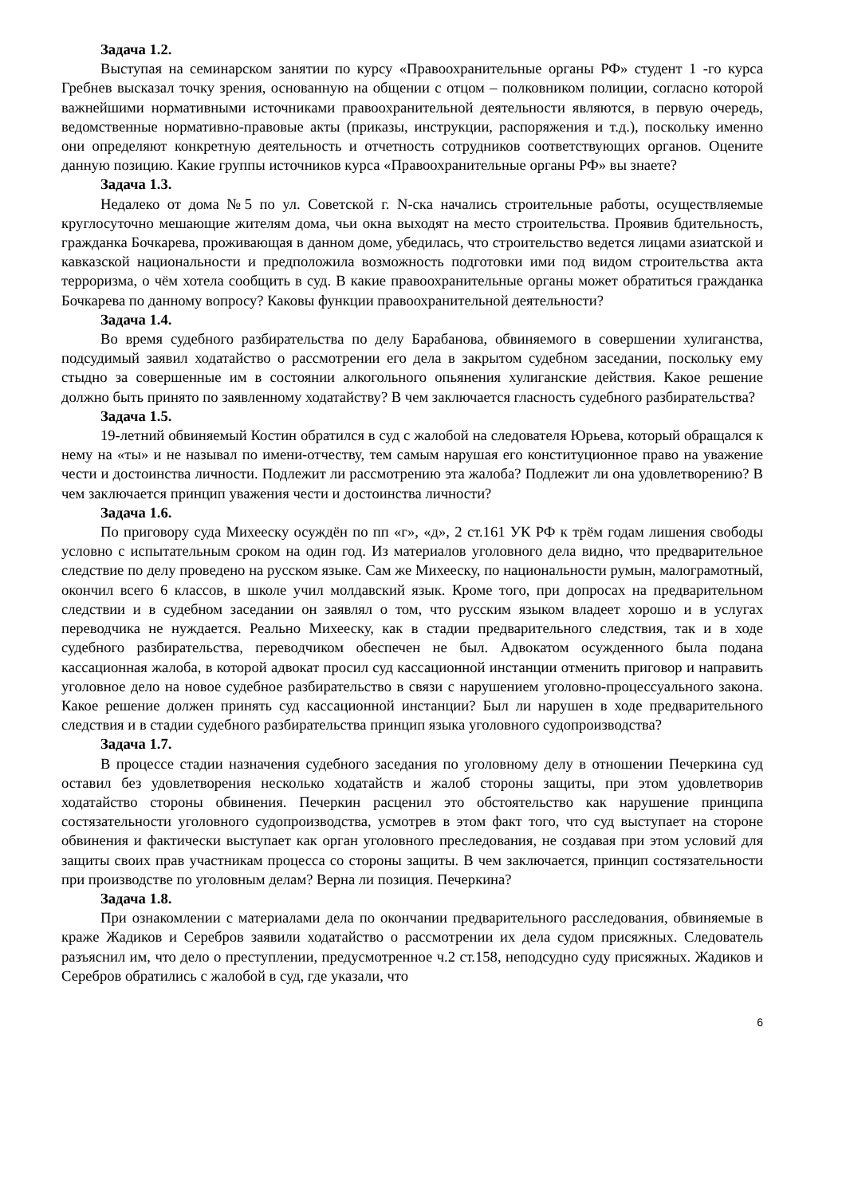Задача 1.2.
Выступая на семинарском занятии по курсу «Правоохранительные органы РФ» студент 1 -го курса Гребнев высказал точку зрения, основанную на общении с отцом – полковником полиции, согласно которой важнейшими нормативными источниками правоохранительной деятельности являются, в первую очередь, ведомственные нормативно-правовые акты (приказы, инструкции, распоряжения и т.д.), поскольку именно они определяют конкретную деятельность и отчетность сотрудников соответствующих органов. Оцените данную позицию. Какие группы источников курса «Правоохранительные органы РФ» вы знаете?
Задача 1.3.
Недалеко от дома №5 по ул. Советской г. N-ска начались строительные работы, осуществляемые круглосуточно мешающие жителям дома, чьи окна выходят на место строительства. Проявив бдительность, гражданка Бочкарева, проживающая в данном доме, убедилась, что строительство ведется лицами азиатской и кавказской национальности и предположила возможность подготовки ими под видом строительства акта терроризма, о чём хотела сообщить в суд. В какие правоохранительные органы может обратиться гражданка Бочкарева по данному вопросу? Каковы функции правоохранительной деятельности?
Задача 1.4.
Во время судебного разбирательства по делу Барабанова, обвиняемого в совершении хулиганства, подсудимый заявил ходатайство о рассмотрении его дела в закрытом судебном заседании, поскольку ему стыдно за совершенные им в состоянии алкогольного опьянения хулиганские действия. Какое решение должно быть принято по заявленному ходатайству? В чем заключается гласность судебного разбирательства?
Задача 1.5.
19-летний обвиняемый Костин обратился в суд с жалобой на следователя Юрьева, который обращался к нему на «ты» и не называл по имени-отчеству, тем самым нарушая его конституционное право на уважение чести и достоинства личности. Подлежит ли рассмотрению эта жалоба? Подлежит ли она удовлетворению? В чем заключается принцип уважения чести и достоинства личности?
Задача 1.6.
По приговору суда Михееску осуждён по пп «г», «д», 2 ст.161 УК РФ к трём годам лишения свободы условно с испытательным сроком на один год. Из материалов уголовного дела видно, что предварительное следствие по делу проведено на русском языке. Сам же Михееску, по национальности румын, малограмотный, окончил всего 6 классов, в школе учил молдавский язык. Кроме того, при допросах на предварительном следствии и в судебном заседании он заявлял о том, что русским языком владеет хорошо и в услугах переводчика не нуждается. Реально Михееску, как в стадии предварительного следствия, так и в ходе судебного разбирательства, переводчиком обеспечен не был. Адвокатом осужденного была подана кассационная жалоба, в которой адвокат просил суд кассационной инстанции отменить приговор и направить уголовное дело на новое судебное разбирательство в связи с нарушением уголовно-процессуального закона. Какое решение должен принять суд кассационной инстанции? Был ли нарушен в ходе предварительного следствия и в стадии судебного разбирательства принцип языка уголовного судопроизводства?
Задача 1.7.
В процессе стадии назначения судебного заседания по уголовному делу в отношении Печеркина суд оставил без удовлетворения несколько ходатайств и жалоб стороны защиты, при этом удовлетворив ходатайство стороны обвинения. Печеркин расценил это обстоятельство как нарушение принципа состязательности уголовного судопроизводства, усмотрев в этом факт того, что суд выступает на стороне обвинения и фактически выступает как орган уголовного преследования, не создавая при этом условий для защиты своих прав участникам процесса со стороны защиты. В чем заключается, принцип состязательности при производстве по уголовным делам? Верна ли позиция. Печеркина?
Задача 1.8.
При ознакомлении с материалами дела по окончании предварительного расследования, обвиняемые в краже Жадиков и Серебров заявили ходатайство о рассмотрении их дела судом присяжных. Следователь разъяснил им, что дело о преступлении, предусмотренное ч.2 ст.158, неподсудно суду присяжных. Жадиков и Серебров обратились с жалобой в суд, где указали, что
6